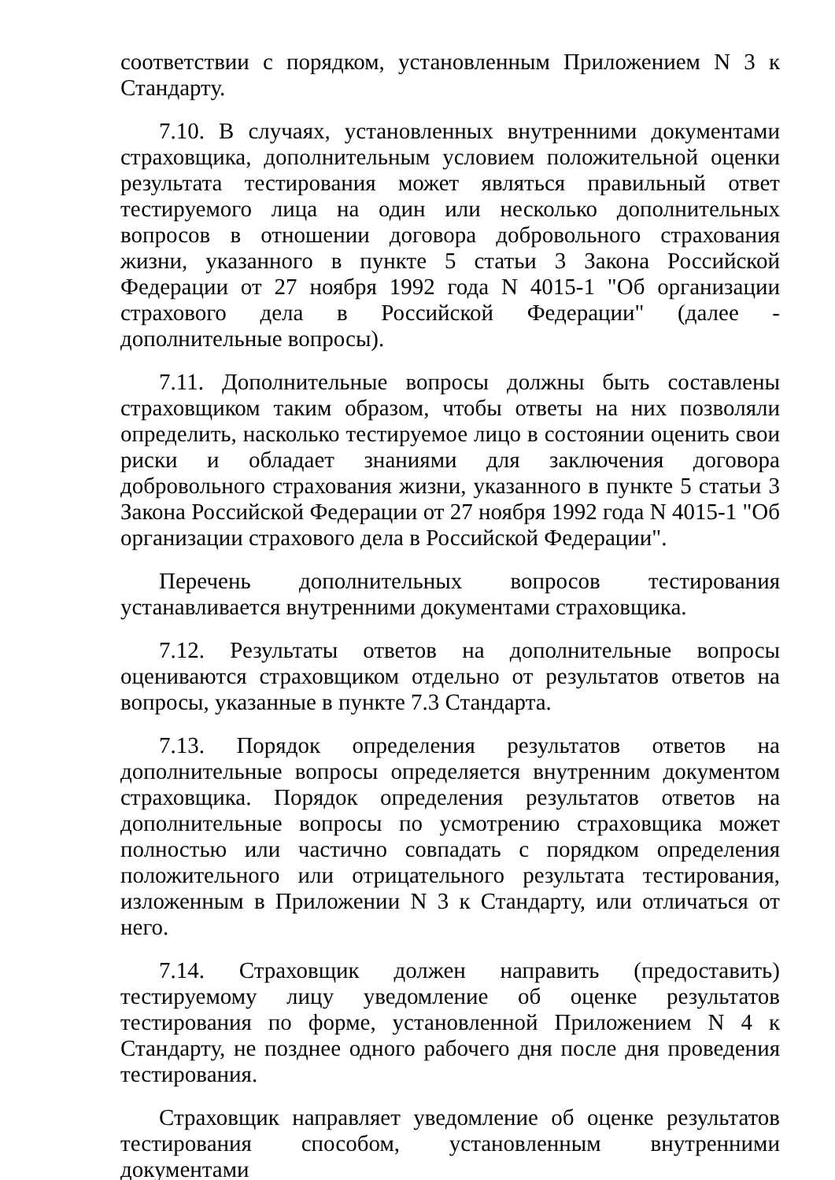соответствии с порядком, установленным Приложением N 3 к Стандарту.
7.10. В случаях, установленных внутренними документами страховщика, дополнительным условием положительной оценки результата тестирования может являться правильный ответ тестируемого лица на один или несколько дополнительных вопросов в отношении договора добровольного страхования жизни, указанного в пункте 5 статьи 3 Закона Российской Федерации от 27 ноября 1992 года N 4015-1 "Об организации страхового дела в Российской Федерации" (далее - дополнительные вопросы).
7.11. Дополнительные вопросы должны быть составлены страховщиком таким образом, чтобы ответы на них позволяли определить, насколько тестируемое лицо в состоянии оценить свои риски и обладает знаниями для заключения договора добровольного страхования жизни, указанного в пункте 5 статьи 3 Закона Российской Федерации от 27 ноября 1992 года N 4015-1 "Об организации страхового дела в Российской Федерации".
Перечень дополнительных вопросов тестирования устанавливается внутренними документами страховщика.
7.12. Результаты ответов на дополнительные вопросы оцениваются страховщиком отдельно от результатов ответов на вопросы, указанные в пункте 7.3 Стандарта.
7.13. Порядок определения результатов ответов на дополнительные вопросы определяется внутренним документом страховщика. Порядок определения результатов ответов на дополнительные вопросы по усмотрению страховщика может полностью или частично совпадать с порядком определения положительного или отрицательного результата тестирования, изложенным в Приложении N 3 к Стандарту, или отличаться от него.
7.14. Страховщик должен направить (предоставить) тестируемому лицу уведомление об оценке результатов тестирования по форме, установленной Приложением N 4 к Стандарту, не позднее одного рабочего дня после дня проведения тестирования.
Страховщик направляет уведомление об оценке результатов тестирования способом, установленным внутренними документами